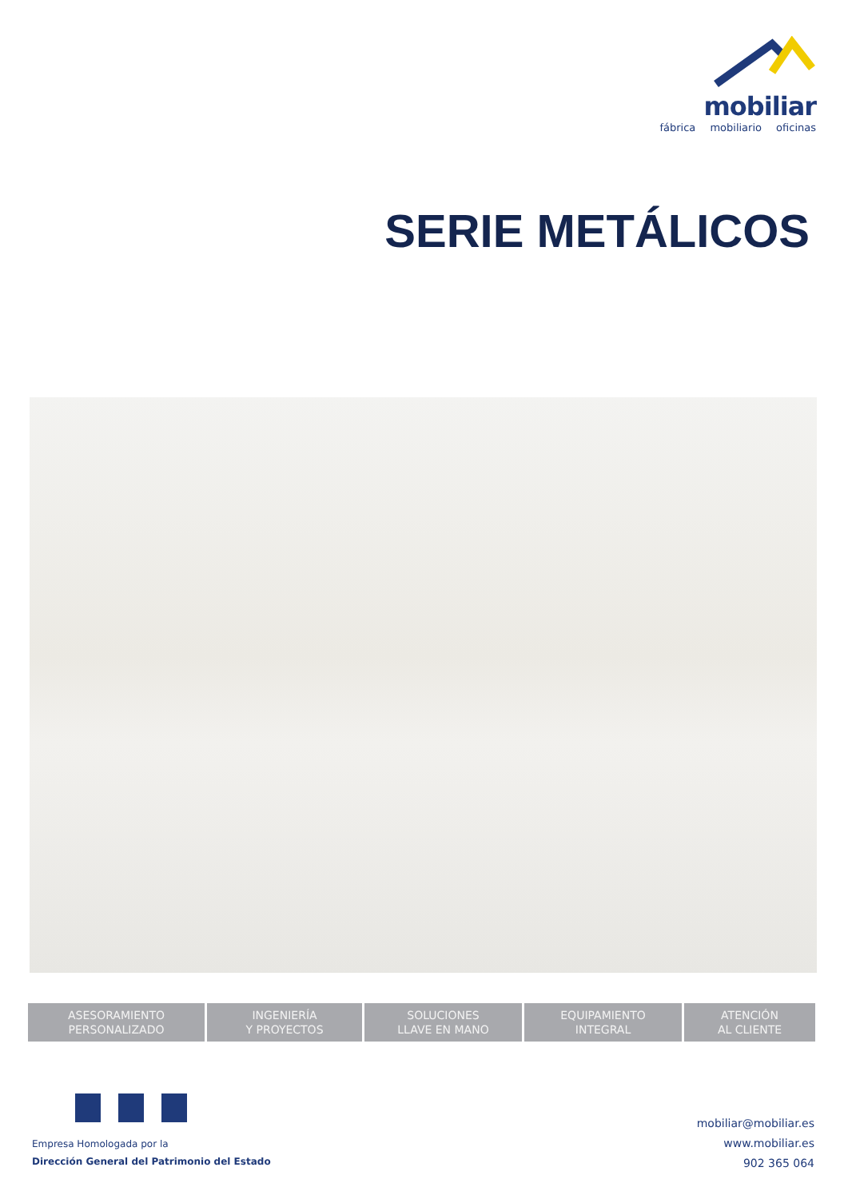mobiliar
fábrica mobiliario oficinas
SERIE METÁLICOS
ASESORAMIENTO
PERSONALIZADO
INGENIERÍA
Y PROYECTOS
SOLUCIONES
LLAVE EN MANO
EQUIPAMIENTO
INTEGRAL
ATENCIÓN
AL CLIENTE
Empresa Homologada por la
Dirección General del Patrimonio del Estado
mobiliar@mobiliar.es
www.mobiliar.es
902 365 064